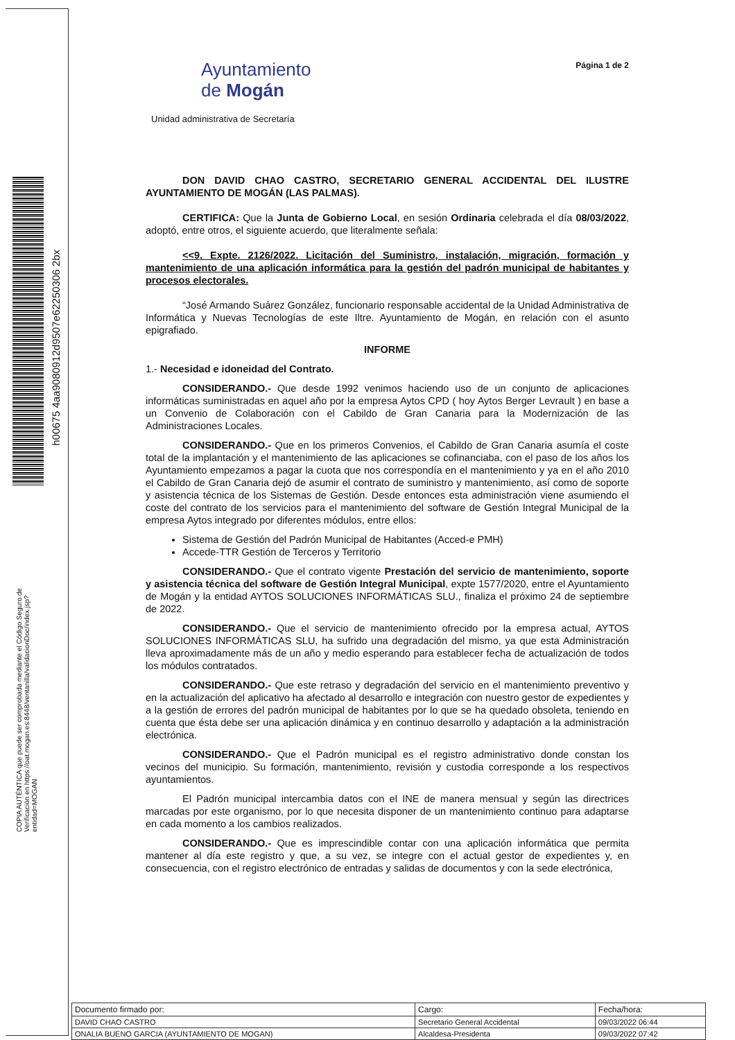h00675 4aa9080912d9507e62250306 2bx
COPIA AUTÉNTICA que puede ser comprobada mediante el Código Seguro de Verificación en https://oat.mogan.es:8448/ventanilla/validacionDoc/index.jsp?entidad=MOGAN
Ayuntamiento
de Mogán
Página 1 de 2
Unidad administrativa de Secretaría
DON DAVID CHAO CASTRO, SECRETARIO GENERAL ACCIDENTAL DEL ILUSTRE AYUNTAMIENTO DE MOGÁN (LAS PALMAS).
CERTIFICA: Que la Junta de Gobierno Local, en sesión Ordinaria celebrada el día 08/03/2022, adoptó, entre otros, el siguiente acuerdo, que literalmente señala:
<<9. Expte. 2126/2022. Licitación del Suministro, instalación, migración, formación y mantenimiento de una aplicación informática para la gestión del padrón municipal de habitantes y procesos electorales.
“José Armando Suárez González, funcionario responsable accidental de la Unidad Administrativa de Informática y Nuevas Tecnologías de este Iltre. Ayuntamiento de Mogán, en relación con el asunto epigrafiado.
INFORME
1.- Necesidad e idoneidad del Contrato.
CONSIDERANDO.- Que desde 1992 venimos haciendo uso de un conjunto de aplicaciones informáticas suministradas en aquel año por la empresa Aytos CPD ( hoy Aytos Berger Levrault ) en base a un Convenio de Colaboración con el Cabildo de Gran Canaria para la Modernización de las Administraciones Locales.
CONSIDERANDO.- Que en los primeros Convenios, el Cabildo de Gran Canaria asumía el coste total de la implantación y el mantenimiento de las aplicaciones se cofinanciaba, con el paso de los años los Ayuntamiento empezamos a pagar la cuota que nos correspondía en el mantenimiento y ya en el año 2010 el Cabildo de Gran Canaria dejó de asumir el contrato de suministro y mantenimiento, así como de soporte y asistencia técnica de los Sistemas de Gestión. Desde entonces esta administración viene asumiendo el coste del contrato de los servicios para el mantenimiento del software de Gestión Integral Municipal de la empresa Aytos integrado por diferentes módulos, entre ellos:
Sistema de Gestión del Padrón Municipal de Habitantes (Acced-e PMH)
Accede-TTR Gestión de Terceros y Territorio
CONSIDERANDO.- Que el contrato vigente Prestación del servicio de mantenimiento, soporte y asistencia técnica del software de Gestión Integral Municipal, expte 1577/2020, entre el Ayuntamiento de Mogán y la entidad AYTOS SOLUCIONES INFORMÁTICAS SLU., finaliza el próximo 24 de septiembre de 2022.
CONSIDERANDO.- Que el servicio de mantenimiento ofrecido por la empresa actual, AYTOS SOLUCIONES INFORMÁTICAS SLU, ha sufrido una degradación del mismo, ya que esta Administración lleva aproximadamente más de un año y medio esperando para establecer fecha de actualización de todos los módulos contratados.
CONSIDERANDO.- Que este retraso y degradación del servicio en el mantenimiento preventivo y en la actualización del aplicativo ha afectado al desarrollo e integración con nuestro gestor de expedientes y a la gestión de errores del padrón municipal de habitantes por lo que se ha quedado obsoleta, teniendo en cuenta que ésta debe ser una aplicación dinámica y en continuo desarrollo y adaptación a la administración electrónica.
CONSIDERANDO.- Que el Padrón municipal es el registro administrativo donde constan los vecinos del municipio. Su formación, mantenimiento, revisión y custodia corresponde a los respectivos ayuntamientos.
El Padrón municipal intercambia datos con el INE de manera mensual y según las directrices marcadas por este organismo, por lo que necesita disponer de un mantenimiento continuo para adaptarse en cada momento a los cambios realizados.
CONSIDERANDO.- Que es imprescindible contar con una aplicación informática que permita mantener al día este registro y que, a su vez, se integre con el actual gestor de expedientes y, en consecuencia, con el registro electrónico de entradas y salidas de documentos y con la sede electrónica,
| Documento firmado por: | Cargo: | Fecha/hora: |
| --- | --- | --- |
| DAVID CHAO CASTRO | Secretario General Accidental | 09/03/2022 06:44 |
| ONALIA BUENO GARCIA (AYUNTAMIENTO DE MOGAN) | Alcaldesa-Presidenta | 09/03/2022 07:42 |